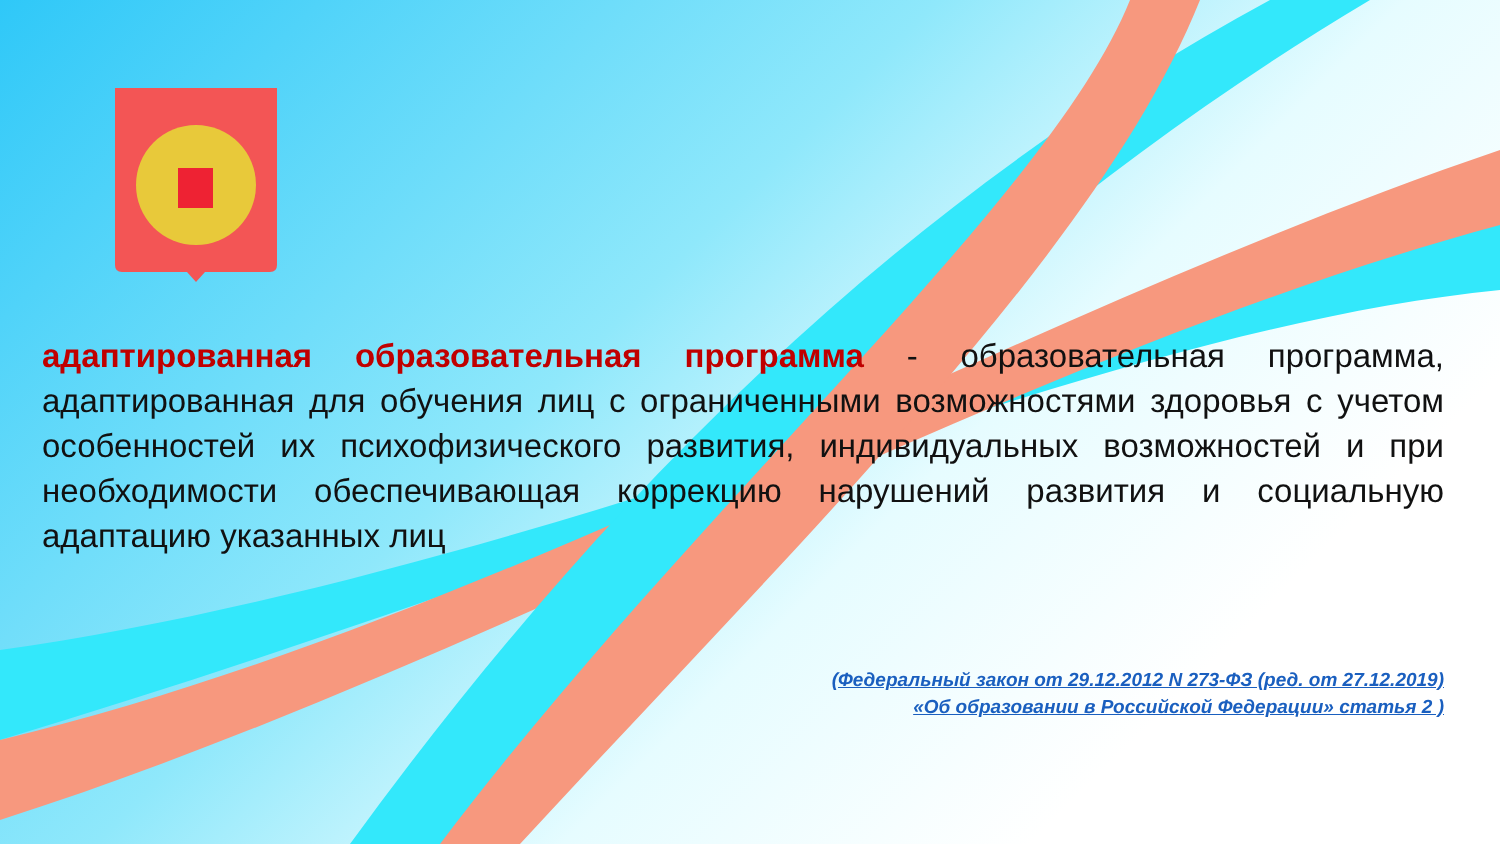адаптированная образовательная программа - образовательная программа, адаптированная для обучения лиц с ограниченными возможностями здоровья с учетом особенностей их психофизического развития, индивидуальных возможностей и при необходимости обеспечивающая коррекцию нарушений развития и социальную адаптацию указанных лиц
(Федеральный закон от 29.12.2012 N 273-ФЗ (ред. от 27.12.2019)
«Об образовании в Российской Федерации» статья 2 )